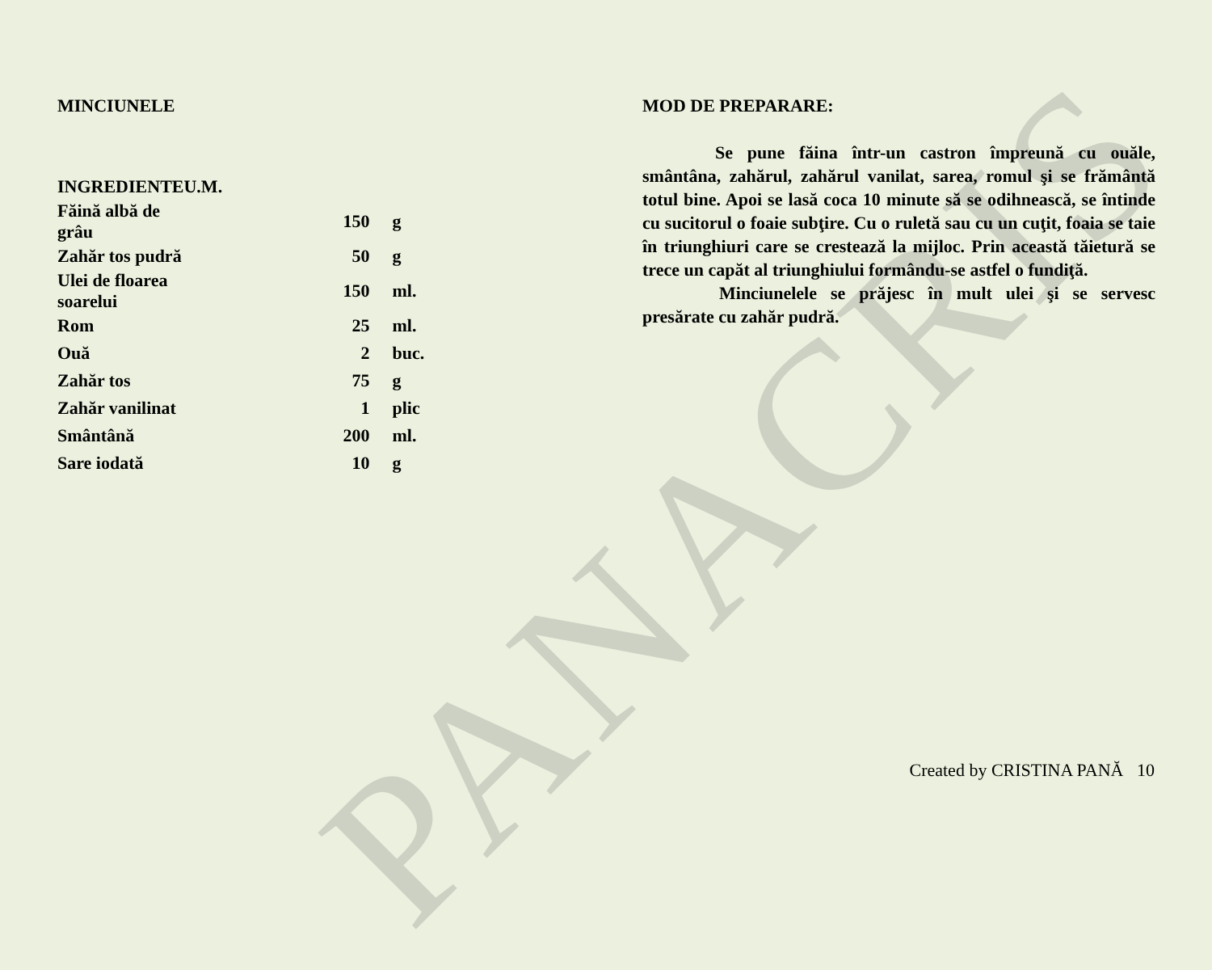PANACRIS
MINCIUNELE
| INGREDIENTE | U.M. | |
| --- | --- | --- |
| Făină albă de grâu | 150 | g |
| Zahăr tos pudră | 50 | g |
| Ulei de floarea soarelui | 150 | ml. |
| Rom | 25 | ml. |
| Ouă | 2 | buc. |
| Zahăr tos | 75 | g |
| Zahăr vanilinat | 1 | plic |
| Smântână | 200 | ml. |
| Sare iodată | 10 | g |
MOD DE PREPARARE:
Se pune făina într-un castron împreună cu ouăle, smântâna, zahărul, zahărul vanilat, sarea, romul şi se frământă totul bine. Apoi se lasă coca 10 minute să se odihnească, se întinde cu sucitorul o foaie subţire. Cu o ruletă sau cu un cuţit, foaia se taie în triunghiuri care se crestează la mijloc. Prin această tăietură se trece un capăt al triunghiului formându-se astfel o fundiţă.
Minciunelele se prăjesc în mult ulei şi se servesc presărate cu zahăr pudră.
Created by CRISTINA PANĂ 10